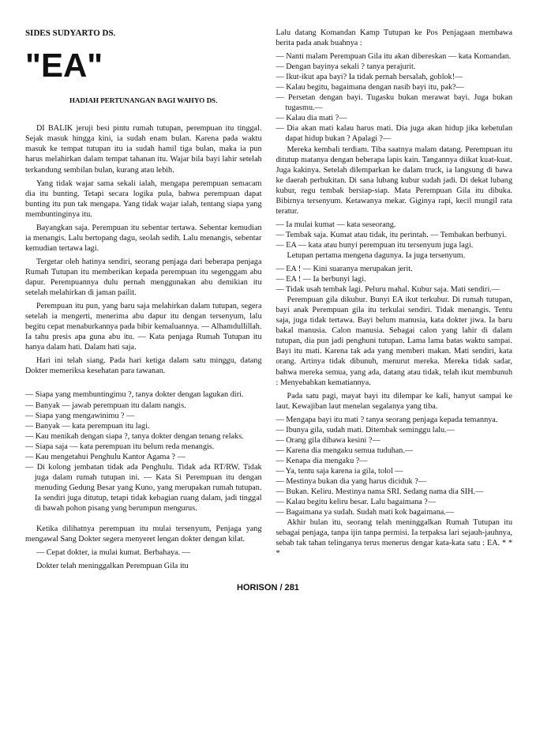SIDES SUDYARTO DS.
"EA"
HADIAH PERTUNANGAN BAGI WAHYO DS.
DI BALIK jeruji besi pintu rumah tutupan, perempuan itu tinggal. Sejak masuk hingga kini, ia sudah enam bulan. Karena pada waktu masuk ke tempat tutupan itu ia sudah hamil tiga bulan, maka ia pun harus melahirkan dalam tempat tahanan itu. Wajar bila bayi lahir setelah terkandung sembilan bulan, kurang atau lebih.
Yang tidak wajar sama sekali ialah, mengapa perempuan semacam dia itu bunting. Tetapi secara logika pula, bahwa perempuan dapat bunting itu pun tak mengapa. Yang tidak wajar ialah, tentang siapa yang membuntinginya itu.
Bayangkan saja. Perempuan itu sebentar tertawa. Sebentar kemudian ia menangis. Lalu bertopang dagu, seolah sedih. Lalu menangis, sebentar kemudian tertawa lagi.
Tergetar oleh hatinya sendiri, seorang penjaga dari beberapa penjaga Rumah Tutupan itu memberikan kepada perempuan itu segenggam abu dapur. Perempuannya dulu pernah menggunakan abu demikian itu setelah melahirkan di jaman pailit.
Perempuan itu pun, yang baru saja melahirkan dalam tutupan, segera setelah ia mengerti, menerima abu dapur itu dengan tersenyum, lalu begitu cepat menaburkannya pada bibir kemaluannya. — Alhamdullillah. Ia tahu presis apa guna abu itu. — Kata penjaga Rumah Tutupan itu hanya dalam hati. Dalam hati saja.
Hari ini telah siang. Pada hari ketiga dalam satu minggu, datang Dokter memeriksa kesehatan para tawanan.
— Siapa yang membuntingimu ?, tanya dokter dengan lagukan diri.
— Banyak — jawab perempuan itu dalam nangis.
— Siapa yang mengawinimu ? —
— Banyak — kata perempuan itu lagi.
— Kau menikah dengan siapa ?, tanya dokter dengan tenang relaks.
— Siapa saja — kata perempuan itu belum reda menangis.
— Kau mengetahui Penghulu Kantor Agama ? —
— Di kolong jembatan tidak ada Penghulu. Tidak ada RT/RW. Tidak juga dalam rumah tutupan ini. — Kata Si Perempuan itu dengan menuding Gedung Besar yang Kuno, yang merupakan rumah tutupan. Ia sendiri juga ditutup, tetapi tidak kebagian ruang dalam, jadi tinggal di bawah pohon pisang yang berumpun mengurus.
Ketika dilihatnya perempuan itu mulai tersenyum, Penjaga yang mengawal Sang Dokter segera menyeret lengan dokter dengan kilat.
— Cepat dokter, ia mulai kumat. Berbahaya. —
Dokter telah meninggalkan Perempuan Gila itu
Lalu datang Komandan Kamp Tutupan ke Pos Penjagaan membawa berita pada anak buahnya :
— Nanti malam Perempuan Gila itu akan dibereskan — kata Komandan.
— Dengan bayinya sekali ? tanya perajurit.
— Ikut-ikut apa bayi? Ia tidak pernah bersalah, goblok!—
— Kalau begitu, bagaimana dengan nasib bayi itu, pak?—
— Persetan dengan bayi. Tugasku bukan merawat bayi. Juga bukan tugasmu.—
— Kalau dia mati ?—
— Dia akan mati kalau harus mati. Dia juga akan hidup jika kebetulan dapat hidup bukan ? Apalagi ?—
Mereka kembali terdiam. Tiba saatnya malam datang. Perempuan itu ditutup matanya dengan beberapa lapis kain. Tangannya diikat kuat-kuat. Juga kakinya. Setelah dilemparkan ke dalam truck, ia langsung di bawa ke daerah perbukitan. Di sana lubang kubur sudah jadi. Di dekat lubang kubur, regu tembak bersiap-siap. Mata Perempuan Gila itu dibuka. Bibirnya tersenyum. Ketawanya mekar. Giginya rapi, kecil mungil rata teratur.
— Ia mulai kumat — kata seseorang.
— Tembak saja. Kumat atau tidak, itu perintah. — Tembakan berbunyi.
— EA — kata atau bunyi perempuan itu tersenyum juga lagi.
Letupan pertama mengena dagunya. Ia juga tersenyum.
— EA ! — Kini suaranya merupakan jerit.
— EA ! — Ia berbunyi lagi.
— Tidak usah tembak lagi. Peluru mahal. Kubur saja. Mati sendiri.—
Perempuan gila dikubur. Bunyi EA ikut terkubur. Di rumah tutupan, bayi anak Perempuan gila itu terkulai sendiri. Tidak menangis. Tentu saja, juga tidak tertawa. Bayi belum manusia, kata dokter jiwa. Ia baru bakal manusia. Calon manusia. Sebagai calon yang lahir di dalam tutupan, dia pun jadi penghuni tutupan. Lama lama batas waktu sampai. Bayi itu mati. Karena tak ada yang memberi makan. Mati sendiri, kata orang. Artinya tidak dibunuh, menurut mereka. Mereka tidak sadar, bahwa mereka semua, yang ada, datang atau tidak, telah ikut membunuh : Menyebabkan kematiannya.
Pada satu pagi, mayat bayi itu dilempar ke kali, hanyut sampai ke laut. Kewajiban laut menelan segalanya yang tiba.
— Mengapa bayi itu mati ? tanya seorang penjaga kepada temannya.
— Ibunya gila, sudah mati. Ditembak seminggu lalu.—
— Orang gila dibawa kesini ?—
— Karena dia mengaku semua tuduhan.—
— Kenapa dia mengaku ?—
— Ya, tentu saja karena ia gila, tolol —
— Mestinya bukan dia yang harus diciduk ?—
— Bukan. Keliru. Mestinya nama SRI. Sedang nama dia SIH.—
— Kalau begitu keliru besar. Lalu bagaimana ?—
— Bagaimana ya sudah. Sudah mati kok bagaimana.—
Akhir bulan itu, seorang telah meninggalkan Rumah Tutupan itu sebagai penjaga, tanpa ijin tanpa permisi. Ia terpaksa lari sejauh-jauhnya, sebab tak tahan telinganya terus menerus dengar kata-kata satu : EA. * * *
HORISON / 281